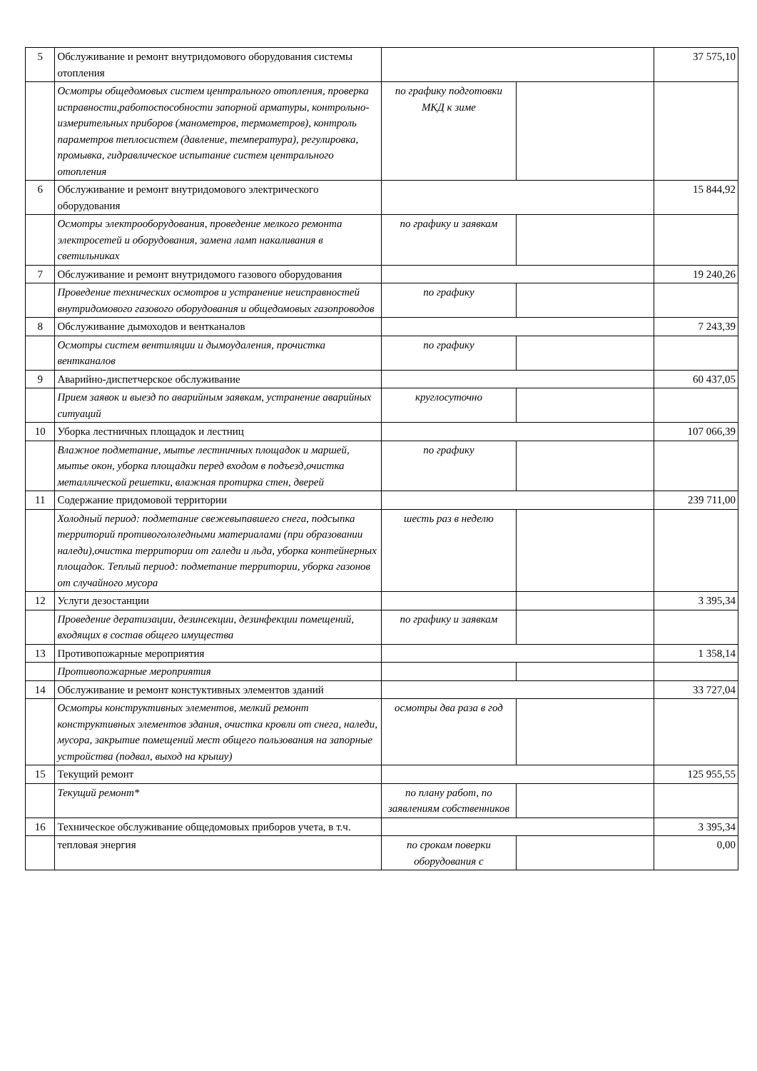| 5 | Обслуживание и ремонт внутридомового оборудования системы отопления | | | 37 575,10 |
| | Осмотры общедомовых систем центрального отопления, проверка исправности,работоспособности запорной арматуры, контрольно-измерительных приборов (манометров, термометров), контроль параметров теплосистем (давление, температура), регулировка, промывка, гидравлическое испытание систем центрального отопления | по графику подготовки МКД к зиме | | |
| 6 | Обслуживание и ремонт внутридомового электрического оборудования | | | 15 844,92 |
| | Осмотры электрооборудования, проведение мелкого ремонта электросетей и оборудования, замена ламп накаливания в светильниках | по графику и заявкам | | |
| 7 | Обслуживание и ремонт внутридомого газового оборудования | | | 19 240,26 |
| | Проведение технических осмотров и устранение неисправностей внутридомового газового оборудования и общедомовых газопроводов | по графику | | |
| 8 | Обслуживание дымоходов и вентканалов | | | 7 243,39 |
| | Осмотры систем вентиляции и дымоудаления, прочистка вентканалов | по графику | | |
| 9 | Аварийно-диспетчерское обслуживание | | | 60 437,05 |
| | Прием заявок и выезд по аварийным заявкам, устранение аварийных ситуаций | круглосуточно | | |
| 10 | Уборка лестничных площадок и лестниц | | | 107 066,39 |
| | Влажное подметание, мытье лестничных площадок и маршей, мытье окон, уборка площадки перед входом в подъезд,очистка металлической решетки, влажная протирка стен, дверей | по графику | | |
| 11 | Содержание придомовой территории | | | 239 711,00 |
| | Холодный период: подметание свежевыпавшего снега, подсыпка территорий противогололедными материалами (при образовании наледи),очистка территории от галеди и льда, уборка контейнерных площадок. Теплый период: подметание территории, уборка газонов от случайного мусора | шесть раз в неделю | | |
| 12 | Услуги дезостанции | | | 3 395,34 |
| | Проведение дератизации, дезинсекции, дезинфекции помещений, входящих в состав общего имущества | по графику и заявкам | | |
| 13 | Противопожарные мероприятия | | | 1 358,14 |
| | Противопожарные мероприятия | | | |
| 14 | Обслуживание и ремонт констуктивных элементов зданий | | | 33 727,04 |
| | Осмотры конструктивных элементов, мелкий ремонт конструктивных элементов здания, очистка кровли от снега, наледи, мусора, закрытие помещений мест общего пользования на запорные устройства (подвал, выход на крышу) | осмотры два раза в год | | |
| 15 | Текущий ремонт | | | 125 955,55 |
| | Текущий ремонт* | по плану работ, по заявлениям собственников | | |
| 16 | Техническое обслуживание общедомовых приборов учета, в т.ч. | | | 3 395,34 |
| | тепловая энергия | по срокам поверки оборудования с | | 0,00 |